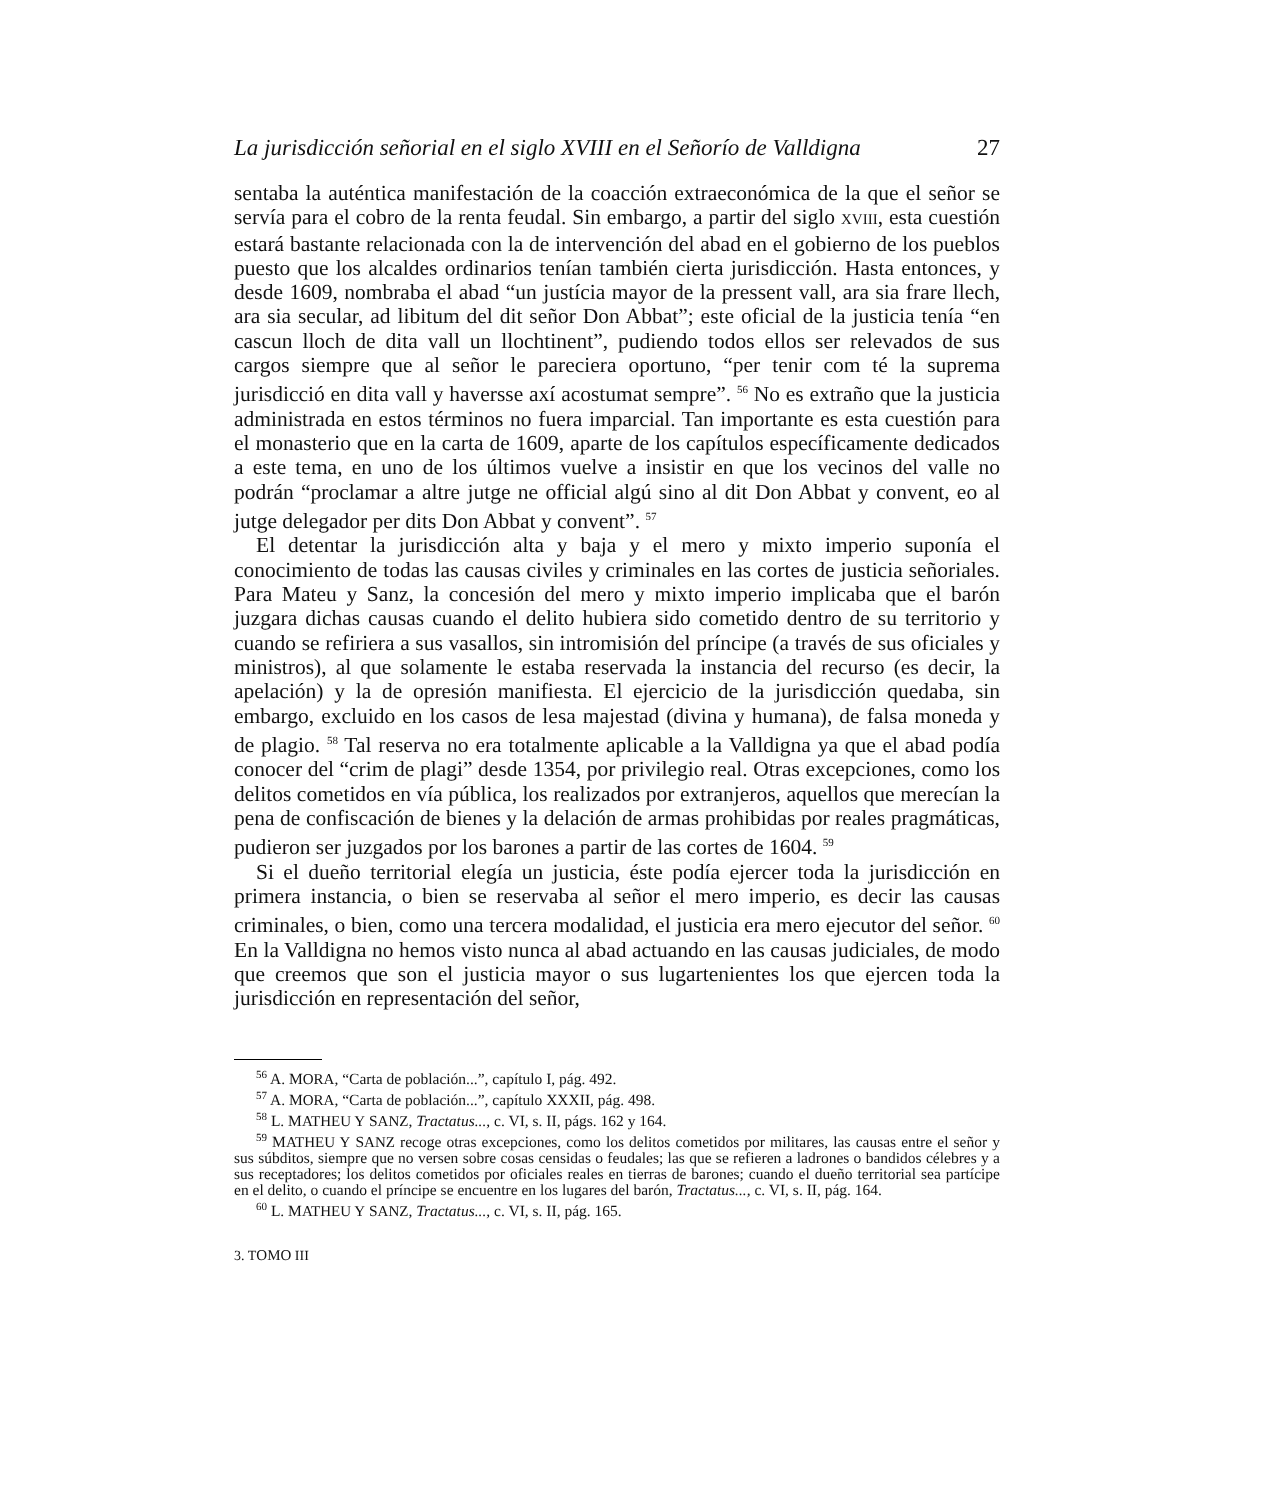La jurisdicción señorial en el siglo XVIII en el Señorío de Valldigna 27
sentaba la auténtica manifestación de la coacción extraeconómica de la que el señor se servía para el cobro de la renta feudal. Sin embargo, a partir del siglo XVIII, esta cuestión estará bastante relacionada con la de intervención del abad en el gobierno de los pueblos puesto que los alcaldes ordinarios tenían también cierta jurisdicción. Hasta entonces, y desde 1609, nombraba el abad “un justícia mayor de la pressent vall, ara sia frare llech, ara sia secular, ad libitum del dit señor Don Abbat”; este oficial de la justicia tenía “en cascun lloch de dita vall un llochtinent”, pudiendo todos ellos ser relevados de sus cargos siempre que al señor le pareciera oportuno, “per tenir com té la suprema jurisdicció en dita vall y haversse axí acostumat sempre”. <sup>56</sup> No es extraño que la justicia administrada en estos términos no fuera imparcial. Tan importante es esta cuestión para el monasterio que en la carta de 1609, aparte de los capítulos específicamente dedicados a este tema, en uno de los últimos vuelve a insistir en que los vecinos del valle no podrán “proclamar a altre jutge ne official algú sino al dit Don Abbat y convent, eo al jutge delegador per dits Don Abbat y convent”. <sup>57</sup>
El detentar la jurisdicción alta y baja y el mero y mixto imperio suponía el conocimiento de todas las causas civiles y criminales en las cortes de justicia señoriales. Para Mateu y Sanz, la concesión del mero y mixto imperio implicaba que el barón juzgara dichas causas cuando el delito hubiera sido cometido dentro de su territorio y cuando se refiriera a sus vasallos, sin intromisión del príncipe (a través de sus oficiales y ministros), al que solamente le estaba reservada la instancia del recurso (es decir, la apelación) y la de opresión manifiesta. El ejercicio de la jurisdicción quedaba, sin embargo, excluido en los casos de lesa majestad (divina y humana), de falsa moneda y de plagio. <sup>58</sup> Tal reserva no era totalmente aplicable a la Valldigna ya que el abad podía conocer del “crim de plagi” desde 1354, por privilegio real. Otras excepciones, como los delitos come­tidos en vía pública, los realizados por extranjeros, aquellos que merecían la pena de confiscación de bienes y la delación de armas prohibidas por reales pragmáticas, pudieron ser juzgados por los barones a partir de las cortes de 1604. <sup>59</sup>
Si el dueño territorial elegía un justicia, éste podía ejercer toda la jurisdicción en primera instancia, o bien se reservaba al señor el mero imperio, es decir las causas criminales, o bien, como una tercera modalidad, el justicia era mero ejecutor del señor. <sup>60</sup> En la Valldigna no hemos visto nunca al abad actuando en las causas judiciales, de modo que creemos que son el justicia mayor o sus lugartenientes los que ejercen toda la jurisdicción en representación del señor,
<sup>56</sup> A. MORA, “Carta de población...”, capítulo I, pág. 492.
<sup>57</sup> A. MORA, “Carta de población...”, capítulo XXXII, pág. 498.
<sup>58</sup> L. MATHEU Y SANZ, Tractatus..., c. VI, s. II, págs. 162 y 164.
<sup>59</sup> MATHEU Y SANZ recoge otras excepciones, como los delitos cometidos por militares, las causas entre el señor y sus súbditos, siempre que no versen sobre cosas censidas o feudales; las que se refieren a ladrones o bandidos célebres y a sus receptadores; los delitos cometidos por oficiales reales en tierras de barones; cuando el dueño territorial sea partícipe en el delito, o cuando el príncipe se encuentre en los lugares del barón, Tractatus..., c. VI, s. II, pág. 164.
<sup>60</sup> L. MATHEU Y SANZ, Tractatus..., c. VI, s. II, pág. 165.
3. TOMO III